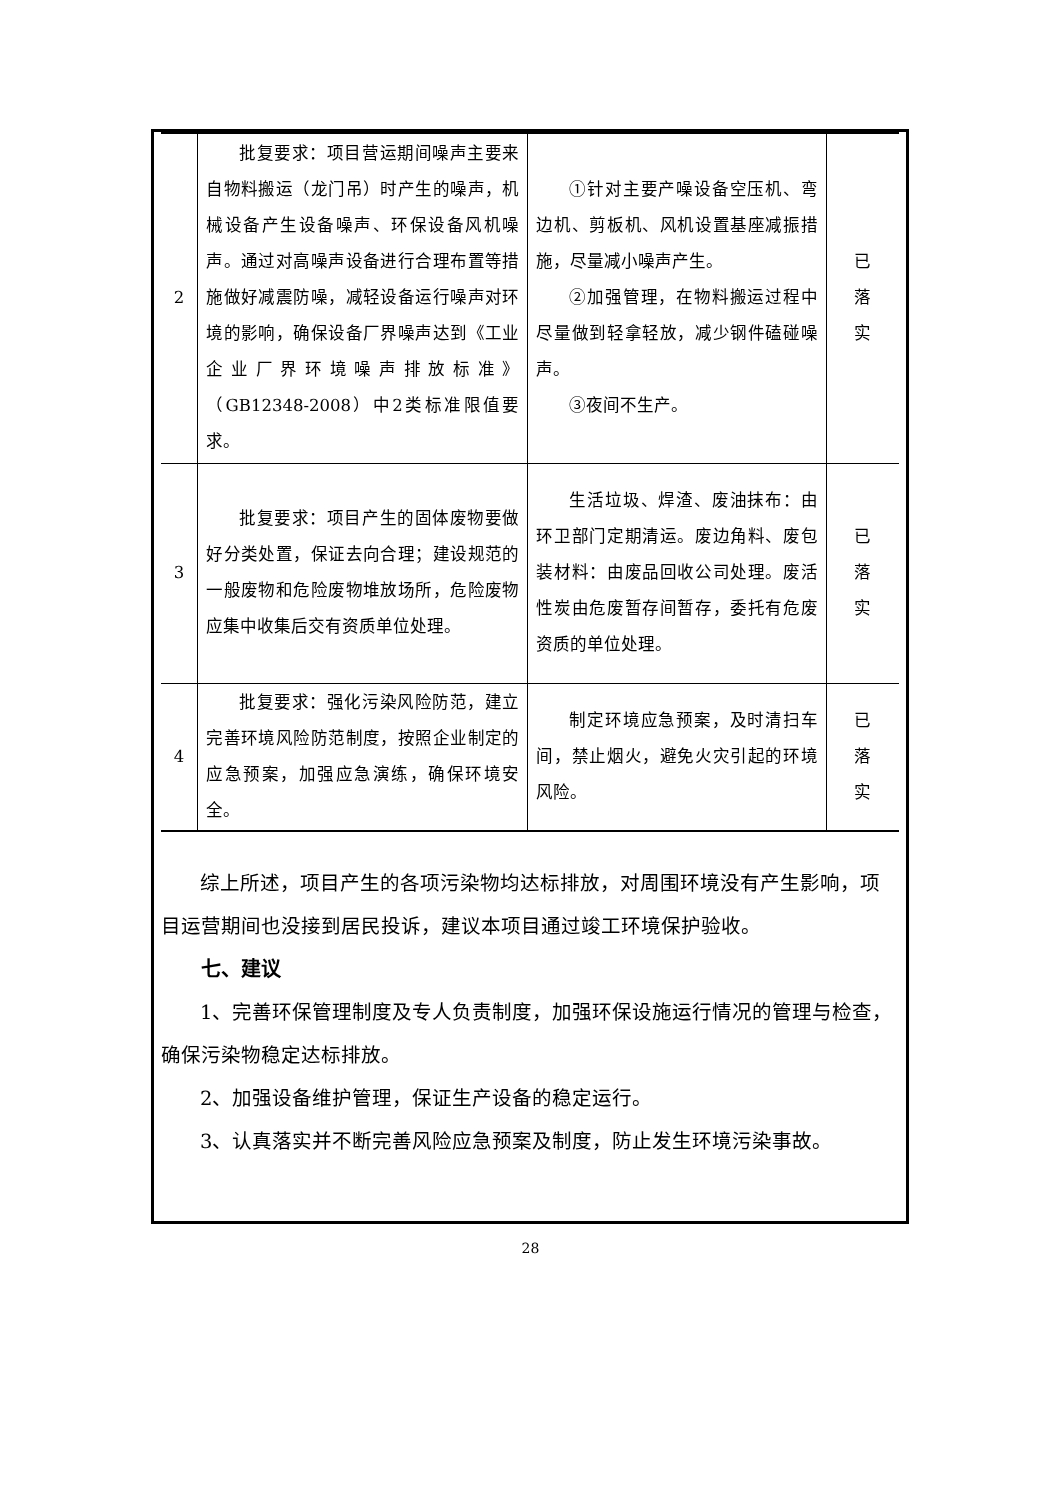| 2 | 批复要求：项目营运期间噪声主要来自物料搬运（龙门吊）时产生的噪声，机械设备产生设备噪声、环保设备风机噪声。通过对高噪声设备进行合理布置等措施做好减震防噪，减轻设备运行噪声对环境的影响，确保设备厂界噪声达到《工业企业厂界环境噪声排放标准》（GB12348-2008）中2类标准限值要求。 | ①针对主要产噪设备空压机、弯边机、剪板机、风机设置基座减振措施，尽量减小噪声产生。 ②加强管理，在物料搬运过程中尽量做到轻拿轻放，减少钢件磕碰噪声。 ③夜间不生产。 | 已 落 实 |
| 3 | 批复要求：项目产生的固体废物要做好分类处置，保证去向合理；建设规范的一般废物和危险废物堆放场所，危险废物应集中收集后交有资质单位处理。 | 生活垃圾、焊渣、废油抹布：由环卫部门定期清运。废边角料、废包装材料：由废品回收公司处理。废活性炭由危废暂存间暂存，委托有危废资质的单位处理。 | 已 落 实 |
| 4 | 批复要求：强化污染风险防范，建立完善环境风险防范制度，按照企业制定的应急预案，加强应急演练，确保环境安全。 | 制定环境应急预案，及时清扫车间，禁止烟火，避免火灾引起的环境风险。 | 已 落 实 |
综上所述，项目产生的各项污染物均达标排放，对周围环境没有产生影响，项目运营期间也没接到居民投诉，建议本项目通过竣工环境保护验收。
七、建议
1、完善环保管理制度及专人负责制度，加强环保设施运行情况的管理与检查，确保污染物稳定达标排放。
2、加强设备维护管理，保证生产设备的稳定运行。
3、认真落实并不断完善风险应急预案及制度，防止发生环境污染事故。
28